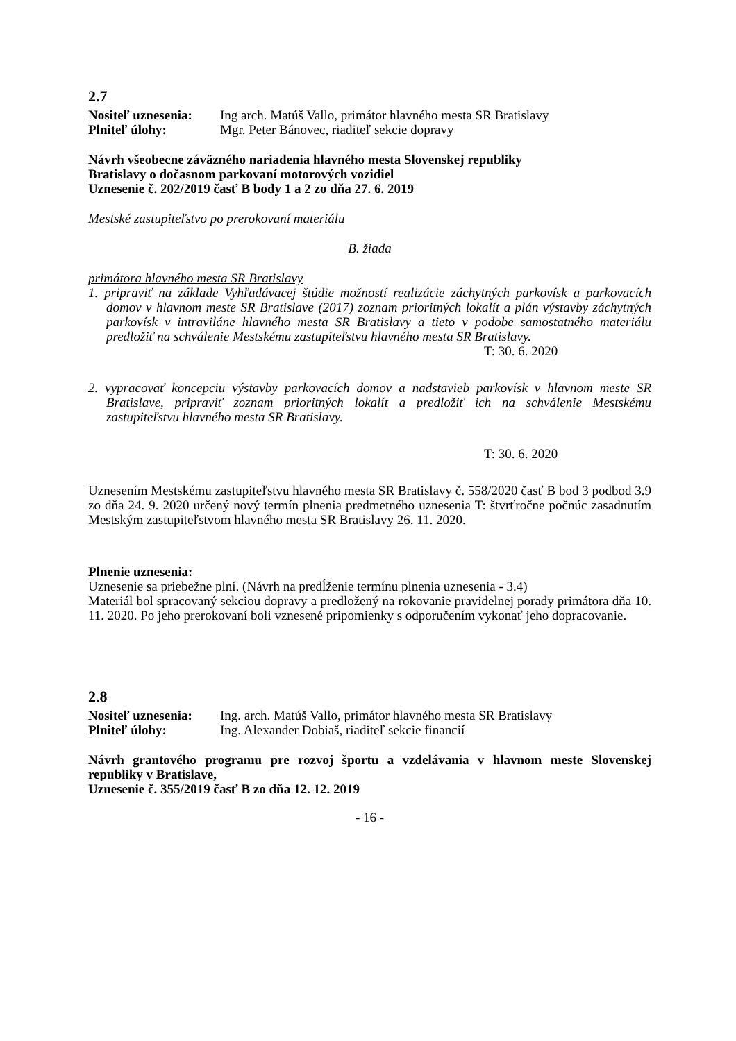2.7
Nositeľ uznesenia: Ing arch. Matúš Vallo, primátor hlavného mesta SR Bratislavy
Plniteľ úlohy: Mgr. Peter Bánovec, riaditeľ sekcie dopravy
Návrh všeobecne záväzného nariadenia hlavného mesta Slovenskej republiky
Bratislavy o dočasnom parkovaní motorových vozidiel
Uznesenie č. 202/2019 časť B body 1 a 2 zo dňa 27. 6. 2019
Mestské zastupiteľstvo po prerokovaní materiálu
B. žiada
primátora hlavného mesta SR Bratislavy
1. pripraviť na základe Vyhľadávacej štúdie možností realizácie záchytných parkovísk a parkovacích domov v hlavnom meste SR Bratislave (2017) zoznam prioritných lokalít a plán výstavby záchytných parkovísk v intraviláne hlavného mesta SR Bratislavy a tieto v podobe samostatného materiálu predložiť na schválenie Mestskému zastupiteľstvu hlavného mesta SR Bratislavy.
T: 30. 6. 2020
2. vypracovať koncepciu výstavby parkovacích domov a nadstavieb parkovísk v hlavnom meste SR Bratislave, pripraviť zoznam prioritných lokalít a predložiť ich na schválenie Mestskému zastupiteľstvu hlavného mesta SR Bratislavy.
T: 30. 6. 2020
Uznesením Mestskému zastupiteľstvu hlavného mesta SR Bratislavy č. 558/2020 časť B bod 3 podbod 3.9 zo dňa 24. 9. 2020 určený nový termín plnenia predmetného uznesenia T: štvrťročne počnúc zasadnutím Mestským zastupiteľstvom hlavného mesta SR Bratislavy 26. 11. 2020.
Plnenie uznesenia:
Uznesenie sa priebežne plní. (Návrh na predĺženie termínu plnenia uznesenia - 3.4)
Materiál bol spracovaný sekciou dopravy a predložený na rokovanie pravidelnej porady primátora dňa 10. 11. 2020. Po jeho prerokovaní boli vznesené pripomienky s odporučením vykonať jeho dopracovanie.
2.8
Nositeľ uznesenia: Ing. arch. Matúš Vallo, primátor hlavného mesta SR Bratislavy
Plniteľ úlohy: Ing. Alexander Dobiaš, riaditeľ sekcie financií
Návrh grantového programu pre rozvoj športu a vzdelávania v hlavnom meste Slovenskej republiky v Bratislave,
Uznesenie č. 355/2019 časť B zo dňa 12. 12. 2019
- 16 -